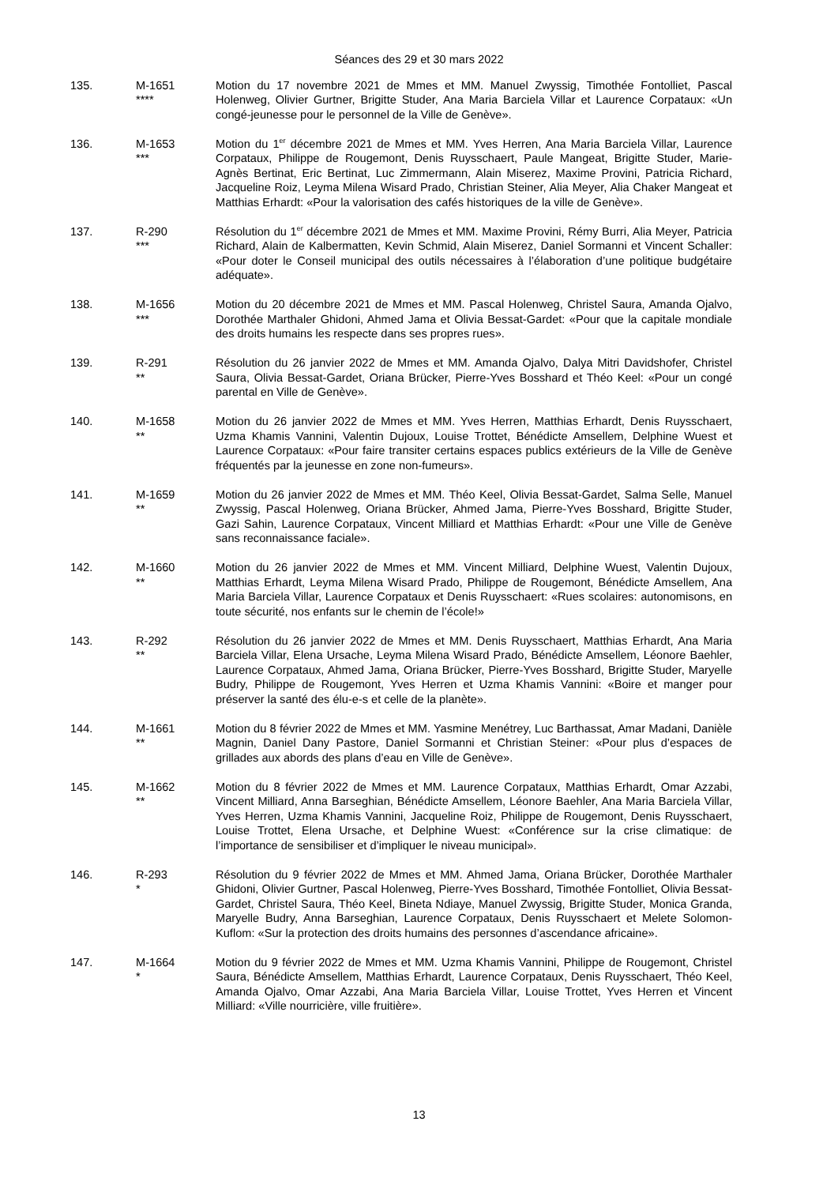Séances des 29 et 30 mars 2022
135. M-1651
****
Motion du 17 novembre 2021 de Mmes et MM. Manuel Zwyssig, Timothée Fontolliet, Pascal Holenweg, Olivier Gurtner, Brigitte Studer, Ana Maria Barciela Villar et Laurence Corpataux: «Un congé-jeunesse pour le personnel de la Ville de Genève».
136. M-1653
***
Motion du 1<sup>er</sup> décembre 2021 de Mmes et MM. Yves Herren, Ana Maria Barciela Villar, Laurence Corpataux, Philippe de Rougemont, Denis Ruysschaert, Paule Mangeat, Brigitte Studer, Marie-Agnès Bertinat, Eric Bertinat, Luc Zimmermann, Alain Miserez, Maxime Provini, Patricia Richard, Jacqueline Roiz, Leyma Milena Wisard Prado, Christian Steiner, Alia Meyer, Alia Chaker Mangeat et Matthias Erhardt: «Pour la valorisation des cafés historiques de la ville de Genève».
137. R-290
***
Résolution du 1<sup>er</sup> décembre 2021 de Mmes et MM. Maxime Provini, Rémy Burri, Alia Meyer, Patricia Richard, Alain de Kalbermatten, Kevin Schmid, Alain Miserez, Daniel Sormanni et Vincent Schaller: «Pour doter le Conseil municipal des outils nécessaires à l’élaboration d’une politique budgétaire adéquate».
138. M-1656
***
Motion du 20 décembre 2021 de Mmes et MM. Pascal Holenweg, Christel Saura, Amanda Ojalvo, Dorothée Marthaler Ghidoni, Ahmed Jama et Olivia Bessat-Gardet: «Pour que la capitale mondiale des droits humains les respecte dans ses propres rues».
139. R-291
**
Résolution du 26 janvier 2022 de Mmes et MM. Amanda Ojalvo, Dalya Mitri Davidshofer, Christel Saura, Olivia Bessat-Gardet, Oriana Brücker, Pierre-Yves Bosshard et Théo Keel: «Pour un congé parental en Ville de Genève».
140. M-1658
**
Motion du 26 janvier 2022 de Mmes et MM. Yves Herren, Matthias Erhardt, Denis Ruysschaert, Uzma Khamis Vannini, Valentin Dujoux, Louise Trottet, Bénédicte Amsellem, Delphine Wuest et Laurence Corpataux: «Pour faire transiter certains espaces publics extérieurs de la Ville de Genève fréquentés par la jeunesse en zone non-fumeurs».
141. M-1659
**
Motion du 26 janvier 2022 de Mmes et MM. Théo Keel, Olivia Bessat-Gardet, Salma Selle, Manuel Zwyssig, Pascal Holenweg, Oriana Brücker, Ahmed Jama, Pierre-Yves Bosshard, Brigitte Studer, Gazi Sahin, Laurence Corpataux, Vincent Milliard et Matthias Erhardt: «Pour une Ville de Genève sans reconnaissance faciale».
142. M-1660
**
Motion du 26 janvier 2022 de Mmes et MM. Vincent Milliard, Delphine Wuest, Valentin Dujoux, Matthias Erhardt, Leyma Milena Wisard Prado, Philippe de Rougemont, Bénédicte Amsellem, Ana Maria Barciela Villar, Laurence Corpataux et Denis Ruysschaert: «Rues scolaires: autonomisons, en toute sécurité, nos enfants sur le chemin de l’école!»
143. R-292
**
Résolution du 26 janvier 2022 de Mmes et MM. Denis Ruysschaert, Matthias Erhardt, Ana Maria Barciela Villar, Elena Ursache, Leyma Milena Wisard Prado, Bénédicte Amsellem, Léonore Baehler, Laurence Corpataux, Ahmed Jama, Oriana Brücker, Pierre-Yves Bosshard, Brigitte Studer, Maryelle Budry, Philippe de Rougemont, Yves Herren et Uzma Khamis Vannini: «Boire et manger pour préserver la santé des élu-e-s et celle de la planète».
144. M-1661
**
Motion du 8 février 2022 de Mmes et MM. Yasmine Menétrey, Luc Barthassat, Amar Madani, Danièle Magnin, Daniel Dany Pastore, Daniel Sormanni et Christian Steiner: «Pour plus d’espaces de grillades aux abords des plans d’eau en Ville de Genève».
145. M-1662
**
Motion du 8 février 2022 de Mmes et MM. Laurence Corpataux, Matthias Erhardt, Omar Azzabi, Vincent Milliard, Anna Barseghian, Bénédicte Amsellem, Léonore Baehler, Ana Maria Barciela Villar, Yves Herren, Uzma Khamis Vannini, Jacqueline Roiz, Philippe de Rougemont, Denis Ruysschaert, Louise Trottet, Elena Ursache, et Delphine Wuest: «Conférence sur la crise climatique: de l’importance de sensibiliser et d’impliquer le niveau municipal».
146. R-293
*
Résolution du 9 février 2022 de Mmes et MM. Ahmed Jama, Oriana Brücker, Dorothée Marthaler Ghidoni, Olivier Gurtner, Pascal Holenweg, Pierre-Yves Bosshard, Timothée Fontolliet, Olivia Bessat-Gardet, Christel Saura, Théo Keel, Bineta Ndiaye, Manuel Zwyssig, Brigitte Studer, Monica Granda, Maryelle Budry, Anna Barseghian, Laurence Corpataux, Denis Ruysschaert et Melete Solomon-Kuflom: «Sur la protection des droits humains des personnes d’ascendance africaine».
147. M-1664
*
Motion du 9 février 2022 de Mmes et MM. Uzma Khamis Vannini, Philippe de Rougemont, Christel Saura, Bénédicte Amsellem, Matthias Erhardt, Laurence Corpataux, Denis Ruysschaert, Théo Keel, Amanda Ojalvo, Omar Azzabi, Ana Maria Barciela Villar, Louise Trottet, Yves Herren et Vincent Milliard: «Ville nourricière, ville fruitière».
13